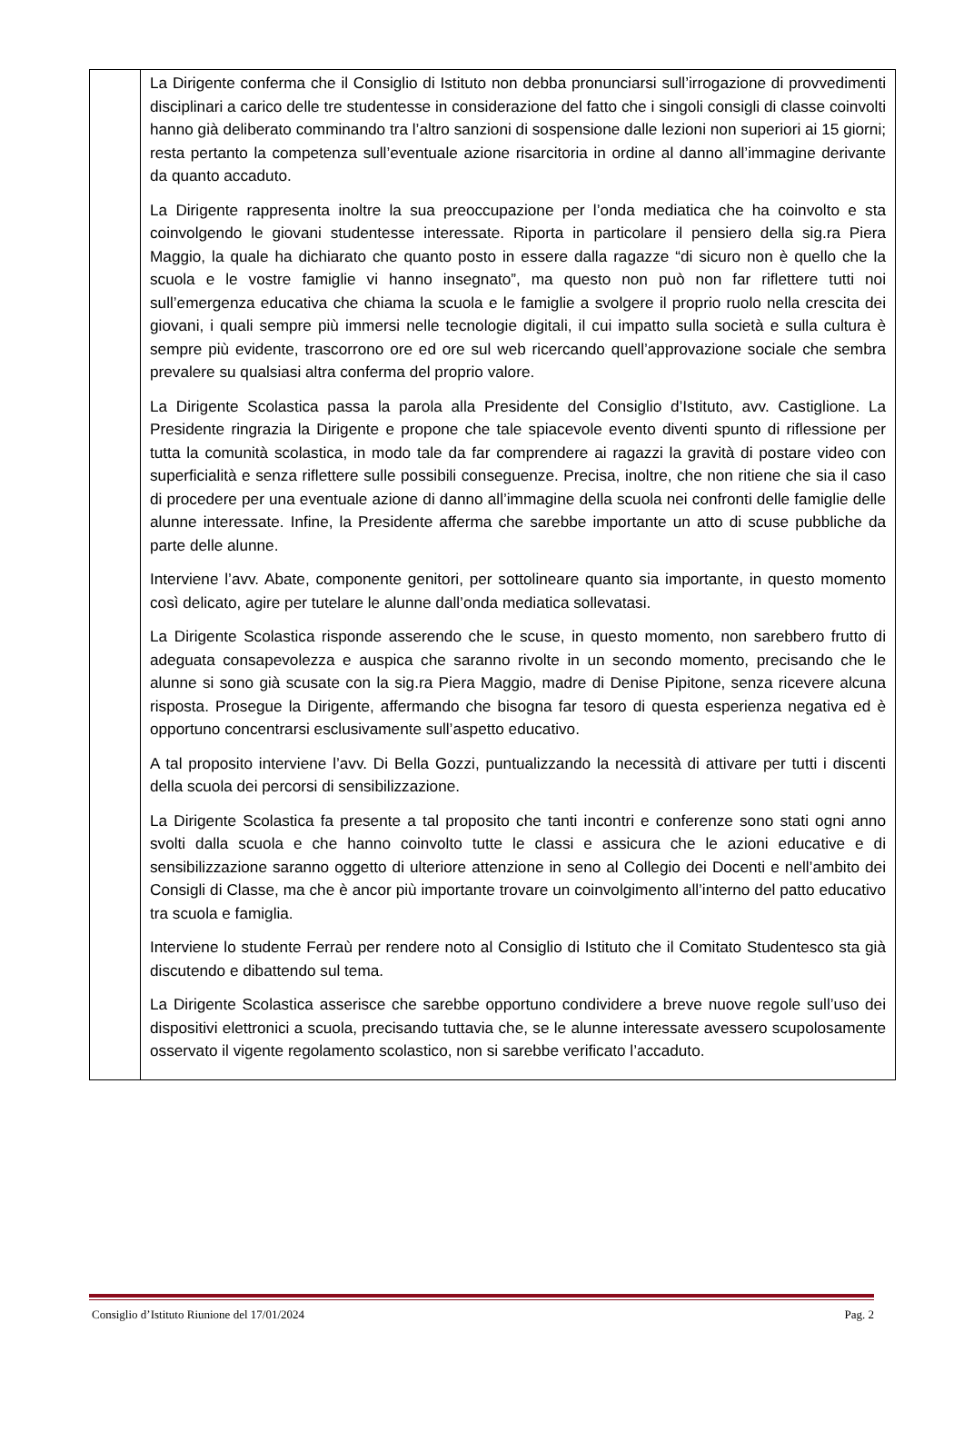| | La Dirigente conferma che il Consiglio di Istituto non debba pronunciarsi sull’irrogazione di provvedimenti disciplinari a carico delle tre studentesse in considerazione del fatto che i singoli consigli di classe coinvolti hanno già deliberato comminando tra l’altro sanzioni di sospensione dalle lezioni non superiori ai 15 giorni; resta pertanto la competenza sull’eventuale azione risarcitoria in ordine al danno all’immagine derivante da quanto accaduto. La Dirigente rappresenta inoltre la sua preoccupazione per l’onda mediatica che ha coinvolto e sta coinvolgendo le giovani studentesse interessate. Riporta in particolare il pensiero della sig.ra Piera Maggio, la quale ha dichiarato che quanto posto in essere dalla ragazze “di sicuro non è quello che la scuola e le vostre famiglie vi hanno insegnato”, ma questo non può non far riflettere tutti noi sull’emergenza educativa che chiama la scuola e le famiglie a svolgere il proprio ruolo nella crescita dei giovani, i quali sempre più immersi nelle tecnologie digitali, il cui impatto sulla società e sulla cultura è sempre più evidente, trascorrono ore ed ore sul web ricercando quell’approvazione sociale che sembra prevalere su qualsiasi altra conferma del proprio valore. La Dirigente Scolastica passa la parola alla Presidente del Consiglio d’Istituto, avv. Castiglione. La Presidente ringrazia la Dirigente e propone che tale spiacevole evento diventi spunto di riflessione per tutta la comunità scolastica, in modo tale da far comprendere ai ragazzi la gravità di postare video con superficialità e senza riflettere sulle possibili conseguenze. Precisa, inoltre, che non ritiene che sia il caso di procedere per una eventuale azione di danno all’immagine della scuola nei confronti delle famiglie delle alunne interessate. Infine, la Presidente afferma che sarebbe importante un atto di scuse pubbliche da parte delle alunne. Interviene l’avv. Abate, componente genitori, per sottolineare quanto sia importante, in questo momento così delicato, agire per tutelare le alunne dall’onda mediatica sollevatasi. La Dirigente Scolastica risponde asserendo che le scuse, in questo momento, non sarebbero frutto di adeguata consapevolezza e auspica che saranno rivolte in un secondo momento, precisando che le alunne si sono già scusate con la sig.ra Piera Maggio, madre di Denise Pipitone, senza ricevere alcuna risposta. Prosegue la Dirigente, affermando che bisogna far tesoro di questa esperienza negativa ed è opportuno concentrarsi esclusivamente sull’aspetto educativo. A tal proposito interviene l’avv. Di Bella Gozzi, puntualizzando la necessità di attivare per tutti i discenti della scuola dei percorsi di sensibilizzazione. La Dirigente Scolastica fa presente a tal proposito che tanti incontri e conferenze sono stati ogni anno svolti dalla scuola e che hanno coinvolto tutte le classi e assicura che le azioni educative e di sensibilizzazione saranno oggetto di ulteriore attenzione in seno al Collegio dei Docenti e nell’ambito dei Consigli di Classe, ma che è ancor più importante trovare un coinvolgimento all’interno del patto educativo tra scuola e famiglia. Interviene lo studente Ferraù per rendere noto al Consiglio di Istituto che il Comitato Studentesco sta già discutendo e dibattendo sul tema. La Dirigente Scolastica asserisce che sarebbe opportuno condividere a breve nuove regole sull’uso dei dispositivi elettronici a scuola, precisando tuttavia che, se le alunne interessate avessero scupolosamente osservato il vigente regolamento scolastico, non si sarebbe verificato l’accaduto. |
Consiglio d’Istituto Riunione del 17/01/2024 Pag. 2